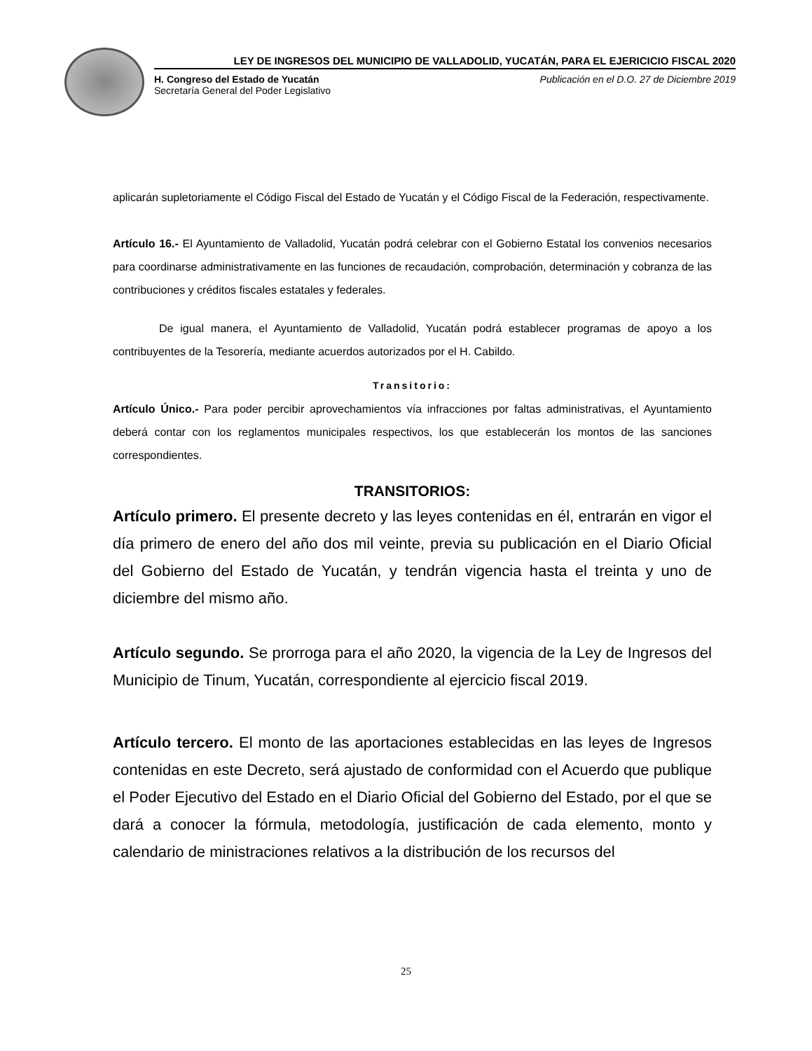LEY DE INGRESOS DEL MUNICIPIO DE VALLADOLID, YUCATÁN, PARA EL EJERICICIO FISCAL 2020
H. Congreso del Estado de Yucatán
Secretaría General del Poder Legislativo
Publicación en el D.O. 27 de Diciembre 2019
aplicarán supletoriamente el Código Fiscal del Estado de Yucatán y el Código Fiscal de la Federación, respectivamente.
Artículo 16.- El Ayuntamiento de Valladolid, Yucatán podrá celebrar con el Gobierno Estatal los convenios necesarios para coordinarse administrativamente en las funciones de recaudación, comprobación, determinación y cobranza de las contribuciones y créditos fiscales estatales y federales.
De igual manera, el Ayuntamiento de Valladolid, Yucatán podrá establecer programas de apoyo a los contribuyentes de la Tesorería, mediante acuerdos autorizados por el H. Cabildo.
Transitorio:
Artículo Único.- Para poder percibir aprovechamientos vía infracciones por faltas administrativas, el Ayuntamiento deberá contar con los reglamentos municipales respectivos, los que establecerán los montos de las sanciones correspondientes.
TRANSITORIOS:
Artículo primero. El presente decreto y las leyes contenidas en él, entrarán en vigor el día primero de enero del año dos mil veinte, previa su publicación en el Diario Oficial del Gobierno del Estado de Yucatán, y tendrán vigencia hasta el treinta y uno de diciembre del mismo año.
Artículo segundo. Se prorroga para el año 2020, la vigencia de la Ley de Ingresos del Municipio de Tinum, Yucatán, correspondiente al ejercicio fiscal 2019.
Artículo tercero. El monto de las aportaciones establecidas en las leyes de Ingresos contenidas en este Decreto, será ajustado de conformidad con el Acuerdo que publique el Poder Ejecutivo del Estado en el Diario Oficial del Gobierno del Estado, por el que se dará a conocer la fórmula, metodología, justificación de cada elemento, monto y calendario de ministraciones relativos a la distribución de los recursos del
25